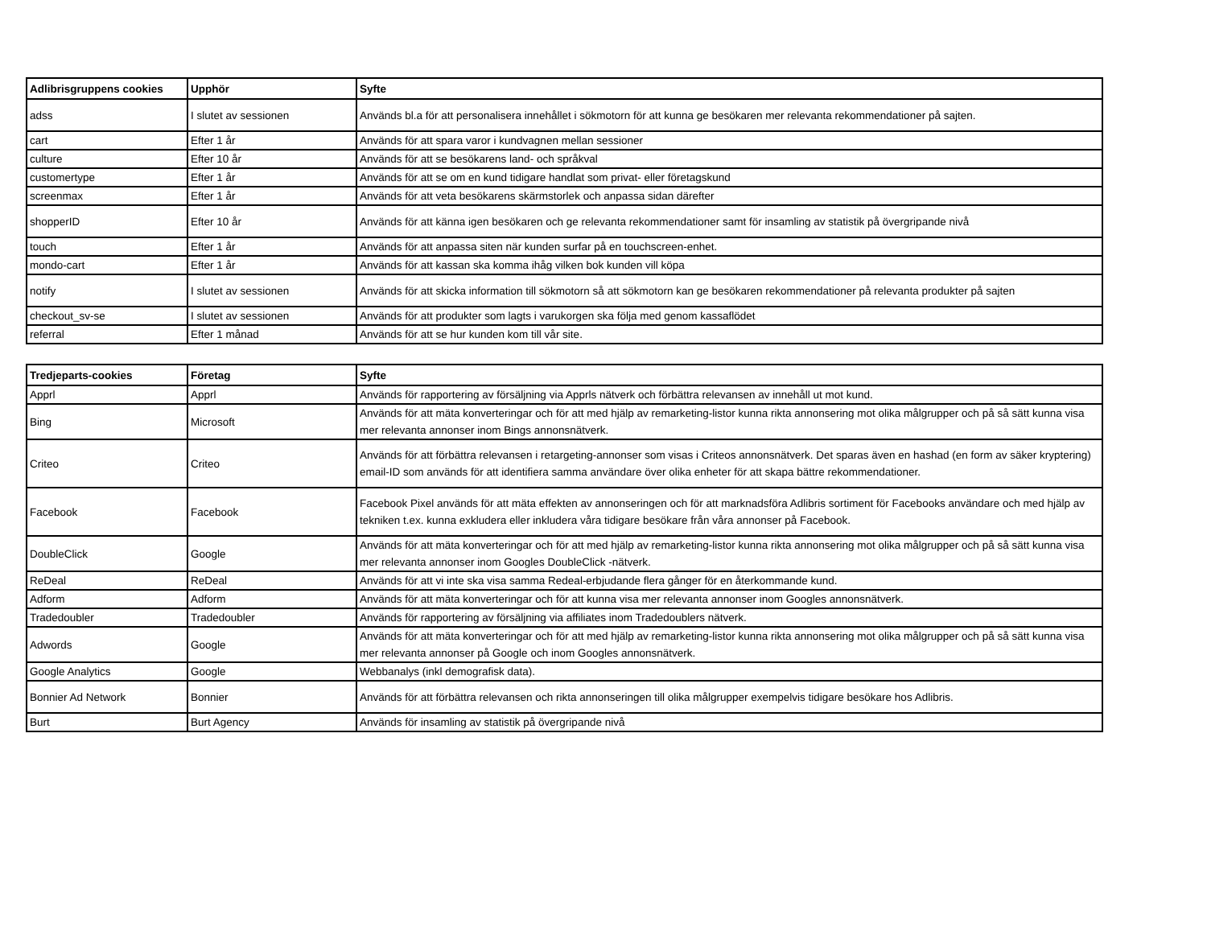| Adlibrisgruppens cookies | Upphör | Syfte |
| --- | --- | --- |
| adss | I slutet av sessionen | Används bl.a för att personalisera innehållet i sökmotorn för att kunna ge besökaren mer relevanta rekommendationer på sajten. |
| cart | Efter 1 år | Används för att spara varor i kundvagnen mellan sessioner |
| culture | Efter 10 år | Används för att se besökarens land- och språkval |
| customertype | Efter 1 år | Används för att se om en kund tidigare handlat som privat- eller företagskund |
| screenmax | Efter 1 år | Används för att veta besökarens skärmstorlek och anpassa sidan därefter |
| shopperID | Efter 10 år | Används för att känna igen besökaren och ge relevanta rekommendationer samt för insamling av statistik på övergripande nivå |
| touch | Efter 1 år | Används för att anpassa siten när kunden surfar på en touchscreen-enhet. |
| mondo-cart | Efter 1 år | Används för att kassan ska komma ihåg vilken bok kunden vill köpa |
| notify | I slutet av sessionen | Används för att skicka information till sökmotorn så att sökmotorn kan ge besökaren rekommendationer på relevanta produkter på sajten |
| checkout_sv-se | I slutet av sessionen | Används för att produkter som lagts i varukorgen ska följa med genom kassaflödet |
| referral | Efter 1 månad | Används för att se hur kunden kom till vår site. |
| Tredjeparts-cookies | Företag | Syfte |
| --- | --- | --- |
| Apprl | Apprl | Används för rapportering av försäljning via Apprls nätverk och förbättra relevansen av innehåll ut mot kund. |
| Bing | Microsoft | Används för att mäta konverteringar och för att med hjälp av remarketing-listor kunna rikta annonsering mot olika målgrupper och på så sätt kunna visa mer relevanta annonser inom Bings annonsnätverk. |
| Criteo | Criteo | Används för att förbättra relevansen i retargeting-annonser som visas i Criteos annonsnätverk. Det sparas även en hashad (en form av säker kryptering) email-ID som används för att identifiera samma användare över olika enheter för att skapa bättre rekommendationer. |
| Facebook | Facebook | Facebook Pixel används för att mäta effekten av annonseringen och för att marknadsföra Adlibris sortiment för Facebooks användare och med hjälp av tekniken t.ex. kunna exkludera eller inkludera våra tidigare besökare från våra annonser på Facebook. |
| DoubleClick | Google | Används för att mäta konverteringar och för att med hjälp av remarketing-listor kunna rikta annonsering mot olika målgrupper och på så sätt kunna visa mer relevanta annonser inom Googles DoubleClick -nätverk. |
| ReDeal | ReDeal | Används för att vi inte ska visa samma Redeal-erbjudande flera gånger för en återkommande kund. |
| Adform | Adform | Används för att mäta konverteringar och för att kunna visa mer relevanta annonser inom Googles annonsnätverk. |
| Tradedoubler | Tradedoubler | Används för rapportering av försäljning via affiliates inom Tradedoublers nätverk. |
| Adwords | Google | Används för att mäta konverteringar och för att med hjälp av remarketing-listor kunna rikta annonsering mot olika målgrupper och på så sätt kunna visa mer relevanta annonser på Google och inom Googles annonsnätverk. |
| Google Analytics | Google | Webbanalys (inkl demografisk data). |
| Bonnier Ad Network | Bonnier | Används för att förbättra relevansen och rikta annonseringen till olika målgrupper exempelvis tidigare besökare hos Adlibris. |
| Burt | Burt Agency | Används för insamling av statistik på övergripande nivå |